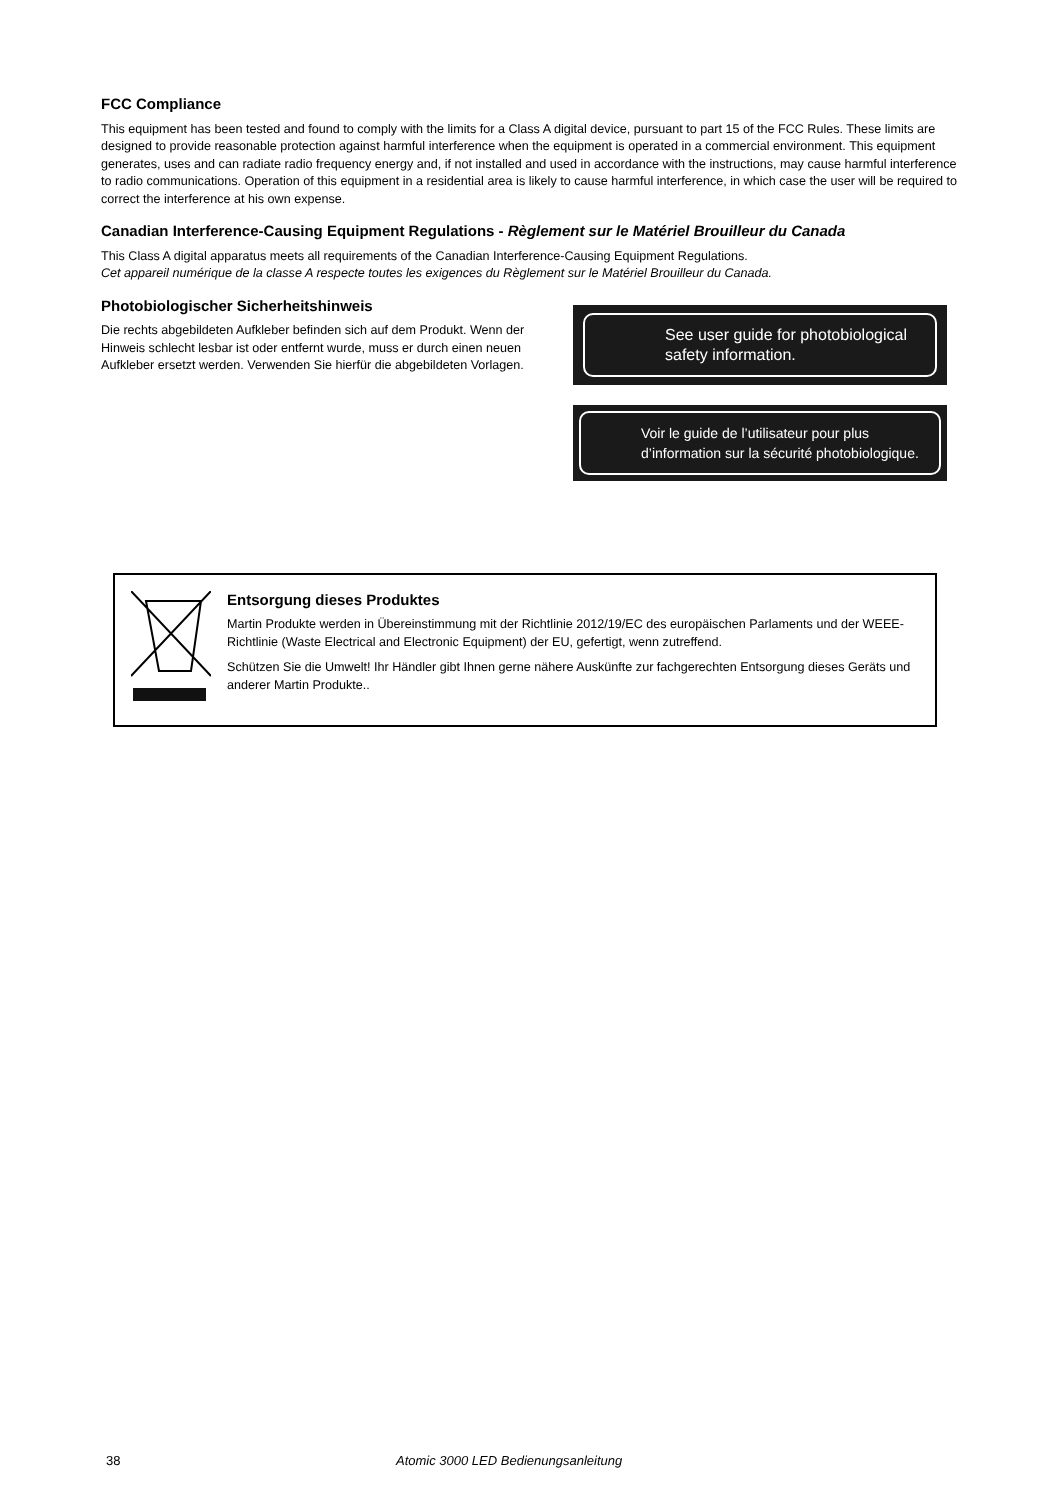FCC Compliance
This equipment has been tested and found to comply with the limits for a Class A digital device, pursuant to part 15 of the FCC Rules. These limits are designed to provide reasonable protection against harmful interference when the equipment is operated in a commercial environment. This equipment generates, uses and can radiate radio frequency energy and, if not installed and used in accordance with the instructions, may cause harmful interference to radio communications. Operation of this equipment in a residential area is likely to cause harmful interference, in which case the user will be required to correct the interference at his own expense.
Canadian Interference-Causing Equipment Regulations - Règlement sur le Matériel Brouilleur du Canada
This Class A digital apparatus meets all requirements of the Canadian Interference-Causing Equipment Regulations.
Cet appareil numérique de la classe A respecte toutes les exigences du Règlement sur le Matériel Brouilleur du Canada.
Photobiologischer Sicherheitshinweis
Die rechts abgebildeten Aufkleber befinden sich auf dem Produkt. Wenn der Hinweis schlecht lesbar ist oder entfernt wurde, muss er durch einen neuen Aufkleber ersetzt werden. Verwenden Sie hierfür die abgebildeten Vorlagen.
See user guide for photobiological safety information.
Voir le guide de l’utilisateur pour plus d’information sur la sécurité photobiologique.
Entsorgung dieses Produktes
Martin Produkte werden in Übereinstimmung mit der Richtlinie 2012/19/EC des europäischen Parlaments und der WEEE-Richtlinie (Waste Electrical and Electronic Equipment) der EU, gefertigt, wenn zutreffend.
Schützen Sie die Umwelt! Ihr Händler gibt Ihnen gerne nähere Auskünfte zur fachgerechten Entsorgung dieses Geräts und anderer Martin Produkte..
38 Atomic 3000 LED Bedienungsanleitung